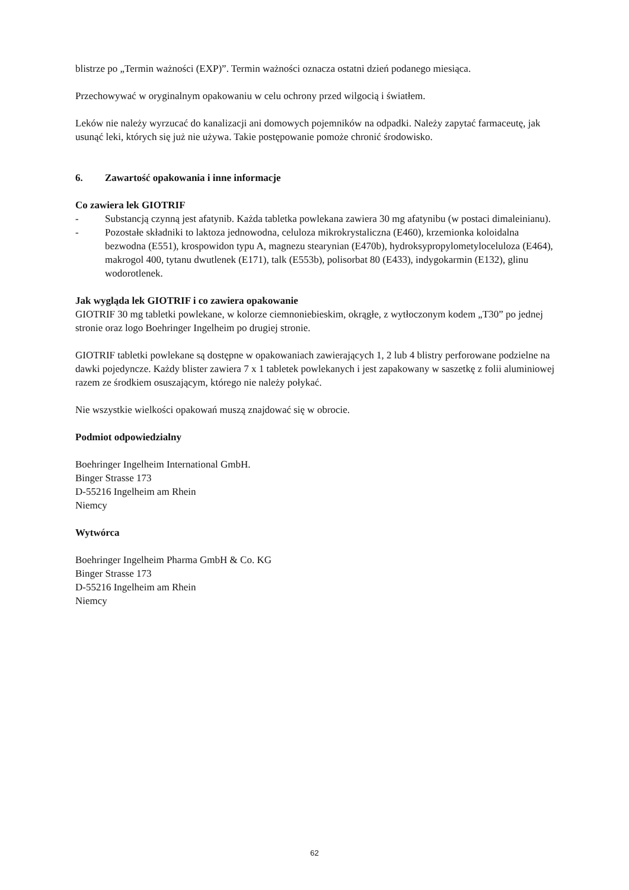blistrze po „Termin ważności (EXP)”. Termin ważności oznacza ostatni dzień podanego miesiąca.
Przechowywać w oryginalnym opakowaniu w celu ochrony przed wilgocią i światłem.
Leków nie należy wyrzucać do kanalizacji ani domowych pojemników na odpadki. Należy zapytać farmaceutę, jak usunąć leki, których się już nie używa. Takie postępowanie pomoże chronić środowisko.
6. Zawartość opakowania i inne informacje
Co zawiera lek GIOTRIF
- Substancją czynną jest afatynib. Każda tabletka powlekana zawiera 30 mg afatynibu (w postaci dimaleinianu).
- Pozostałe składniki to laktoza jednowodna, celuloza mikrokrystaliczna (E460), krzemionka koloidalna bezwodna (E551), krospowidon typu A, magnezu stearynian (E470b), hydroksypropylometyloceluloza (E464), makrogol 400, tytanu dwutlenek (E171), talk (E553b), polisorbat 80 (E433), indygokarmin (E132), glinu wodorotlenek.
Jak wygląda lek GIOTRIF i co zawiera opakowanie
GIOTRIF 30 mg tabletki powlekane, w kolorze ciemnoniebieskim, okrągłe, z wytłoczonym kodem „T30” po jednej stronie oraz logo Boehringer Ingelheim po drugiej stronie.
GIOTRIF tabletki powlekane są dostępne w opakowaniach zawierających 1, 2 lub 4 blistry perforowane podzielne na dawki pojedyncze. Każdy blister zawiera 7 x 1 tabletek powlekanych i jest zapakowany w saszetkę z folii aluminiowej razem ze środkiem osuszającym, którego nie należy połykać.
Nie wszystkie wielkości opakowań muszą znajdować się w obrocie.
Podmiot odpowiedzialny
Boehringer Ingelheim International GmbH.
Binger Strasse 173
D-55216 Ingelheim am Rhein
Niemcy
Wytwórca
Boehringer Ingelheim Pharma GmbH & Co. KG
Binger Strasse 173
D-55216 Ingelheim am Rhein
Niemcy
62